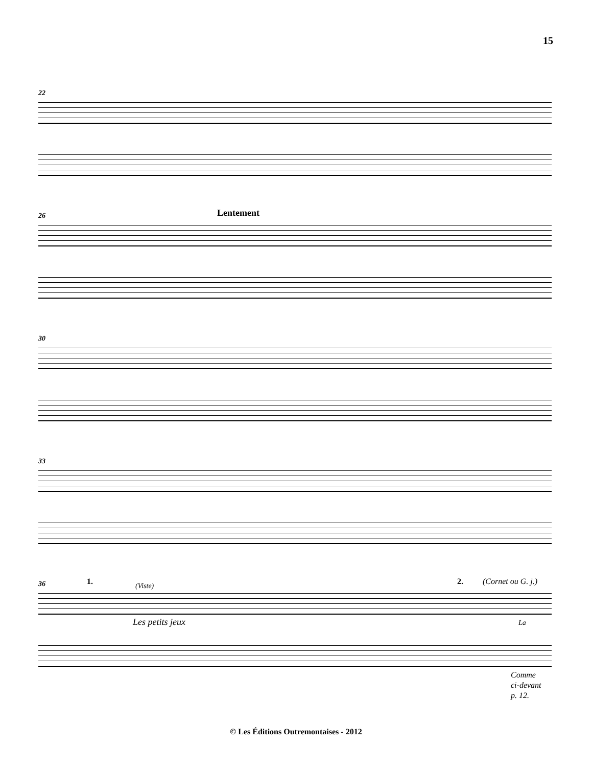15
22
26 Lentement
30
33
36 1. (Viste) 2. (Cornet ou G. j.)
Les petits jeux La
Comme
ci-devant
p. 12.
© Les Éditions Outremontaises - 2012